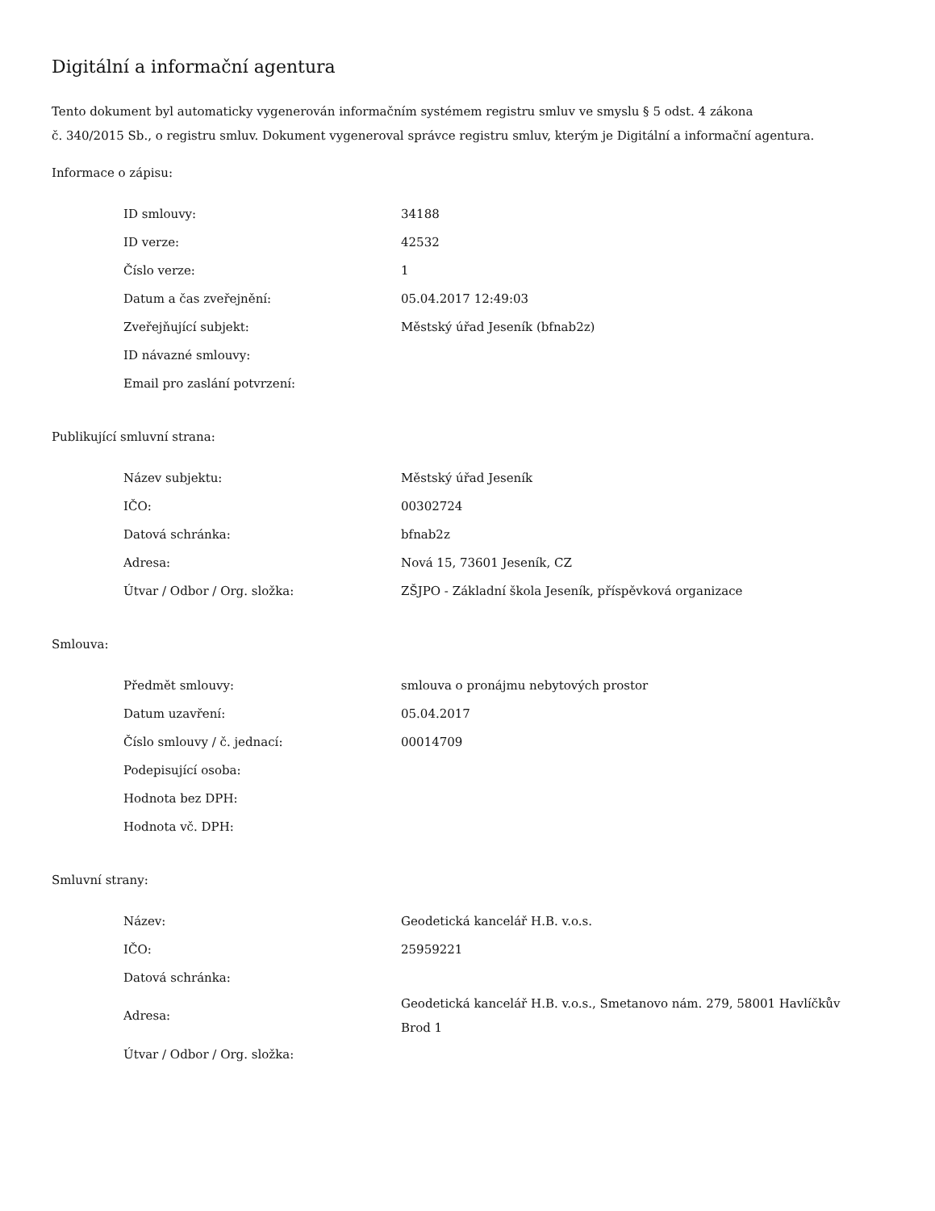Digitální a informační agentura
Tento dokument byl automaticky vygenerován informačním systémem registru smluv ve smyslu § 5 odst. 4 zákona
č. 340/2015 Sb., o registru smluv. Dokument vygeneroval správce registru smluv, kterým je Digitální a informační agentura.
Informace o zápisu:
| ID smlouvy: | 34188 |
| ID verze: | 42532 |
| Číslo verze: | 1 |
| Datum a čas zveřejnění: | 05.04.2017 12:49:03 |
| Zveřejňující subjekt: | Městský úřad Jeseník (bfnab2z) |
| ID návazné smlouvy: | |
| Email pro zaslání potvrzení: | |
Publikující smluvní strana:
| Název subjektu: | Městský úřad Jeseník |
| IČO: | 00302724 |
| Datová schránka: | bfnab2z |
| Adresa: | Nová 15, 73601 Jeseník, CZ |
| Útvar / Odbor / Org. složka: | ZŠJPO - Základní škola Jeseník, příspěvková organizace |
Smlouva:
| Předmět smlouvy: | smlouva o pronájmu nebytových prostor |
| Datum uzavření: | 05.04.2017 |
| Číslo smlouvy / č. jednací: | 00014709 |
| Podepisující osoba: | |
| Hodnota bez DPH: | |
| Hodnota vč. DPH: | |
Smluvní strany:
| Název: | Geodetická kancelář H.B. v.o.s. |
| IČO: | 25959221 |
| Datová schránka: | |
| Adresa: | Geodetická kancelář H.B. v.o.s., Smetanovo nám. 279, 58001 Havlíčkův Brod 1 |
| Útvar / Odbor / Org. složka: | |